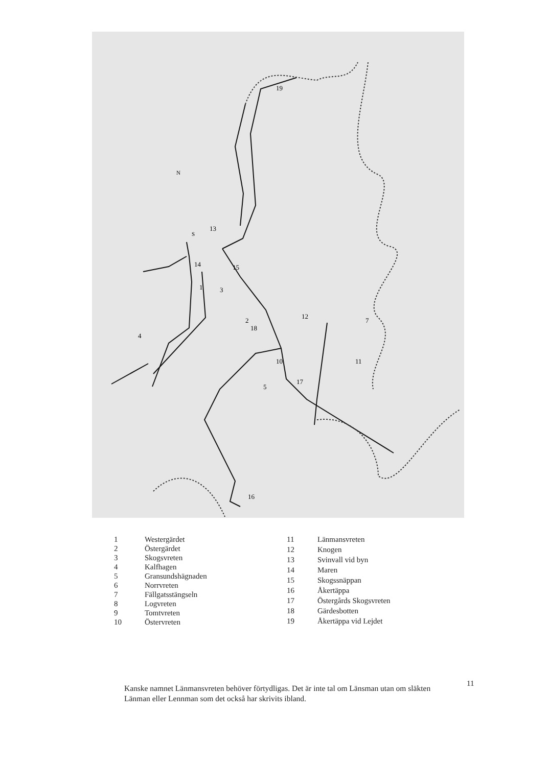19
1
2
18
3
4
5
7
10
11
12
13
14
15
16
17
N
S
| 1 | Westergärdet |
| 2 | Östergärdet |
| 3 | Skogsvreten |
| 4 | Kalfhagen |
| 5 | Gransundshägnaden |
| 6 | Norrvreten |
| 7 | Fällgatsstängseln |
| 8 | Logvreten |
| 9 | Tomtvreten |
| 10 | Östervreten |
| 11 | Länmansvreten |
| 12 | Knogen |
| 13 | Svinvall vid byn |
| 14 | Maren |
| 15 | Skogssnäppan |
| 16 | Åkertäppa |
| 17 | Östergårds Skogsvreten |
| 18 | Gärdesbotten |
| 19 | Åkertäppa vid Lejdet |
Kanske namnet Länmansvreten behöver förtydligas. Det är inte tal om Länsman utan om släkten Länman eller Lennman som det också har skrivits ibland.
11